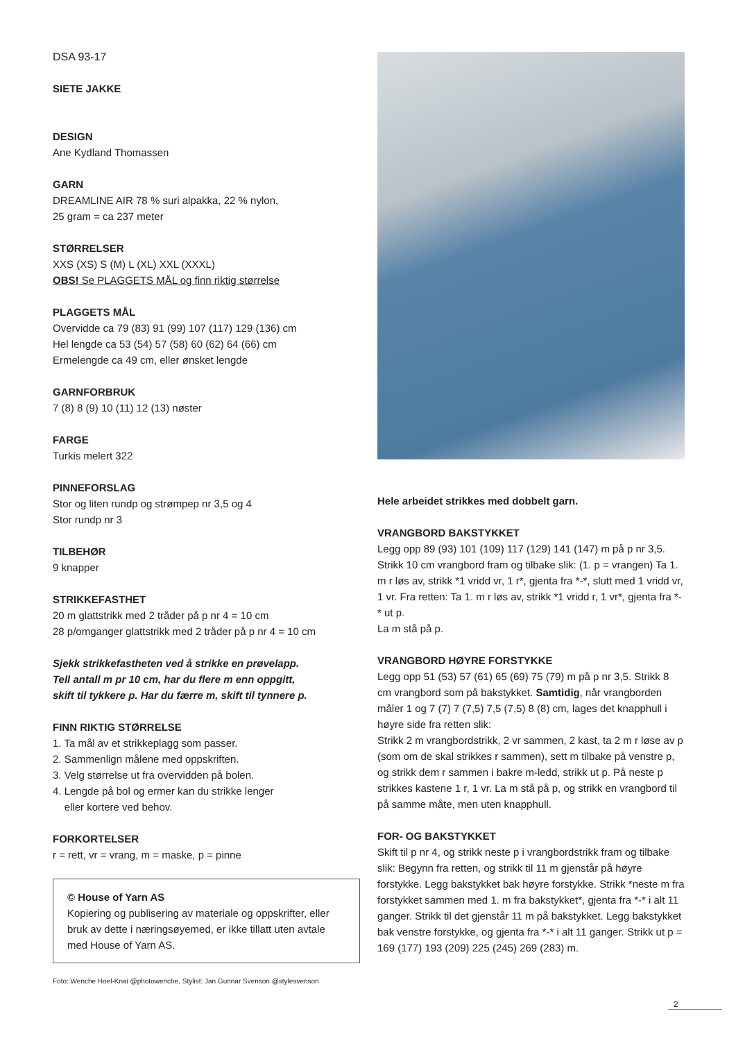DSA 93-17
SIETE JAKKE
DESIGN
Ane Kydland Thomassen
GARN
DREAMLINE AIR 78 % suri alpakka, 22 % nylon,
25 gram = ca 237 meter
STØRRELSER
XXS (XS) S (M) L (XL) XXL (XXXL)
OBS! Se PLAGGETS MÅL og finn riktig størrelse
PLAGGETS MÅL
Overvidde ca 79 (83) 91 (99) 107 (117) 129 (136) cm
Hel lengde ca 53 (54) 57 (58) 60 (62) 64 (66) cm
Ermelengde ca 49 cm, eller ønsket lengde
GARNFORBRUK
7 (8) 8 (9) 10 (11) 12 (13) nøster
FARGE
Turkis melert 322
PINNEFORSLAG
Stor og liten rundp og strømpep nr 3,5 og 4
Stor rundp nr 3
TILBEHØR
9 knapper
STRIKKEFASTHET
20 m glattstrikk med 2 tråder på p nr 4 = 10 cm
28 p/omganger glattstrikk med 2 tråder på p nr 4 = 10 cm
Sjekk strikkefastheten ved å strikke en prøvelapp.
Tell antall m pr 10 cm, har du flere m enn oppgitt,
skift til tykkere p. Har du færre m, skift til tynnere p.
FINN RIKTIG STØRRELSE
1. Ta mål av et strikkeplagg som passer.
2. Sammenlign målene med oppskriften.
3. Velg størrelse ut fra overvidden på bolen.
4. Lengde på bol og ermer kan du strikke lenger
eller kortere ved behov.
FORKORTELSER
r = rett, vr = vrang, m = maske, p = pinne
© House of Yarn AS
Kopiering og publisering av materiale og oppskrifter, eller bruk av dette i næringsøyemed, er ikke tillatt uten avtale med House of Yarn AS.
Foto: Wenche Hoel-Knai @photowenche, Stylist: Jan Gunnar Svenson @stylesvenson
Hele arbeidet strikkes med dobbelt garn.
VRANGBORD BAKSTYKKET
Legg opp 89 (93) 101 (109) 117 (129) 141 (147) m på p nr 3,5. Strikk 10 cm vrangbord fram og tilbake slik: (1. p = vrangen) Ta 1. m r løs av, strikk *1 vridd vr, 1 r*, gjenta fra *-*, slutt med 1 vridd vr, 1 vr. Fra retten: Ta 1. m r løs av, strikk *1 vridd r, 1 vr*, gjenta fra *-* ut p.
La m stå på p.
VRANGBORD HØYRE FORSTYKKE
Legg opp 51 (53) 57 (61) 65 (69) 75 (79) m på p nr 3,5. Strikk 8 cm vrangbord som på bakstykket. Samtidig, når vrangborden måler 1 og 7 (7) 7 (7,5) 7,5 (7,5) 8 (8) cm, lages det knapphull i høyre side fra retten slik:
Strikk 2 m vrangbordstrikk, 2 vr sammen, 2 kast, ta 2 m r løse av p (som om de skal strikkes r sammen), sett m tilbake på venstre p, og strikk dem r sammen i bakre m-ledd, strikk ut p. På neste p strikkes kastene 1 r, 1 vr. La m stå på p, og strikk en vrangbord til på samme måte, men uten knapphull.
FOR- OG BAKSTYKKET
Skift til p nr 4, og strikk neste p i vrangbordstrikk fram og tilbake slik: Begynn fra retten, og strikk til 11 m gjenstår på høyre forstykke. Legg bakstykket bak høyre forstykke. Strikk *neste m fra forstykket sammen med 1. m fra bakstykket*, gjenta fra *-* i alt 11 ganger. Strikk til det gjenstår 11 m på bakstykket. Legg bakstykket bak venstre forstykke, og gjenta fra *-* i alt 11 ganger. Strikk ut p = 169 (177) 193 (209) 225 (245) 269 (283) m.
2